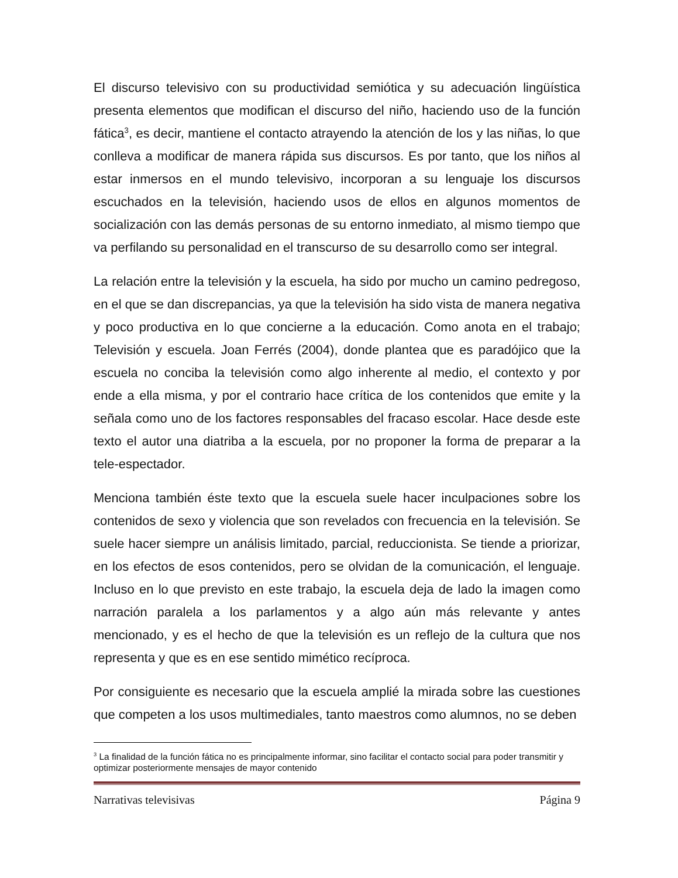El discurso televisivo con su productividad semiótica y su adecuación lingüística presenta elementos que modifican el discurso del niño, haciendo uso de la función fática<sup>3</sup>, es decir, mantiene el contacto atrayendo la atención de los y las niñas, lo que conlleva a modificar de manera rápida sus discursos. Es por tanto, que los niños al estar inmersos en el mundo televisivo, incorporan a su lenguaje los discursos escuchados en la televisión, haciendo usos de ellos en algunos momentos de socialización con las demás personas de su entorno inmediato, al mismo tiempo que va perfilando su personalidad en el transcurso de su desarrollo como ser integral.
La relación entre la televisión y la escuela, ha sido por mucho un camino pedregoso, en el que se dan discrepancias, ya que la televisión ha sido vista de manera negativa y poco productiva en lo que concierne a la educación. Como anota en el trabajo; Televisión y escuela. Joan Ferrés (2004), donde plantea que es paradójico que la escuela no conciba la televisión como algo inherente al medio, el contexto y por ende a ella misma, y por el contrario hace crítica de los contenidos que emite y la señala como uno de los factores responsables del fracaso escolar. Hace desde este texto el autor una diatriba a la escuela, por no proponer la forma de preparar a la tele-espectador.
Menciona también éste texto que la escuela suele hacer inculpaciones sobre los contenidos de sexo y violencia que son revelados con frecuencia en la televisión. Se suele hacer siempre un análisis limitado, parcial, reduccionista. Se tiende a priorizar, en los efectos de esos contenidos, pero se olvidan de la comunicación, el lenguaje. Incluso en lo que previsto en este trabajo, la escuela deja de lado la imagen como narración paralela a los parlamentos y a algo aún más relevante y antes mencionado, y es el hecho de que la televisión es un reflejo de la cultura que nos representa y que es en ese sentido mimético recíproca.
Por consiguiente es necesario que la escuela amplié la mirada sobre las cuestiones que competen a los usos multimediales, tanto maestros como alumnos, no se deben
<sup>3</sup> La finalidad de la función fática no es principalmente informar, sino facilitar el contacto social para poder transmitir y optimizar posteriormente mensajes de mayor contenido
Narrativas televisivas Página 9